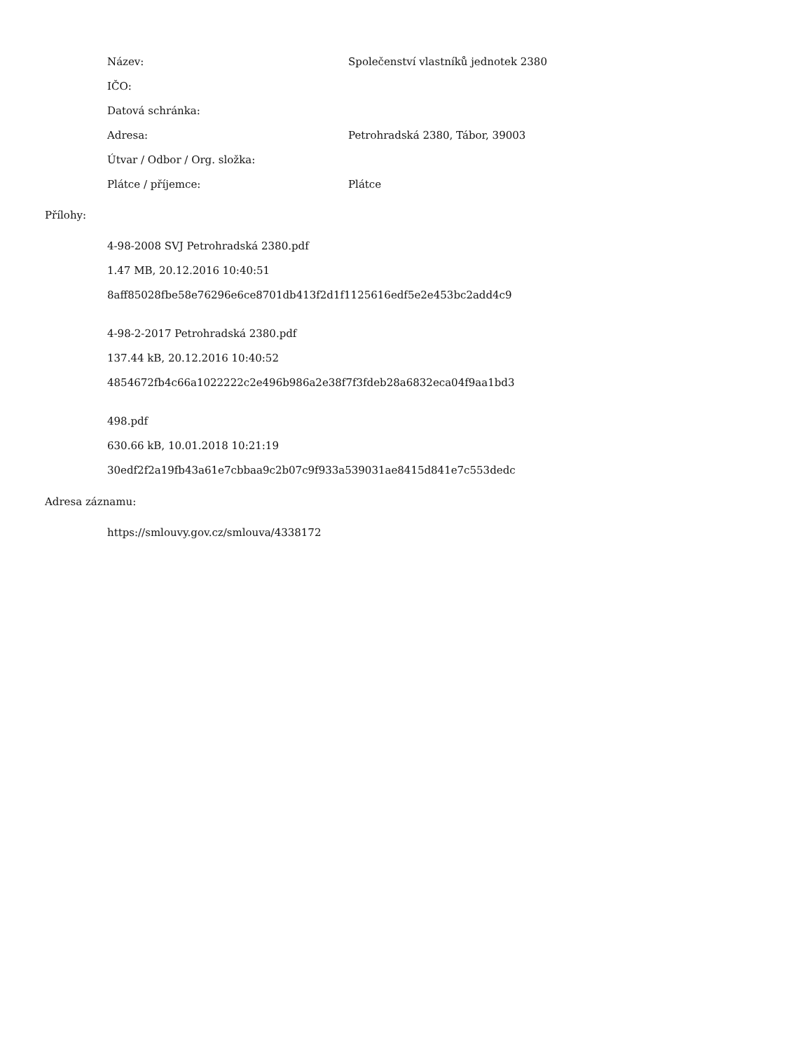| Název: | Společenství vlastníků jednotek 2380 |
| IČO: | |
| Datová schránka: | |
| Adresa: | Petrohradská 2380, Tábor, 39003 |
| Útvar / Odbor / Org. složka: | |
| Plátce / příjemce: | Plátce |
Přílohy:
4-98-2008 SVJ Petrohradská 2380.pdf
1.47 MB, 20.12.2016 10:40:51
8aff85028fbe58e76296e6ce8701db413f2d1f1125616edf5e2e453bc2add4c9
4-98-2-2017 Petrohradská 2380.pdf
137.44 kB, 20.12.2016 10:40:52
4854672fb4c66a1022222c2e496b986a2e38f7f3fdeb28a6832eca04f9aa1bd3
498.pdf
630.66 kB, 10.01.2018 10:21:19
30edf2f2a19fb43a61e7cbbaa9c2b07c9f933a539031ae8415d841e7c553dedc
Adresa záznamu:
https://smlouvy.gov.cz/smlouva/4338172